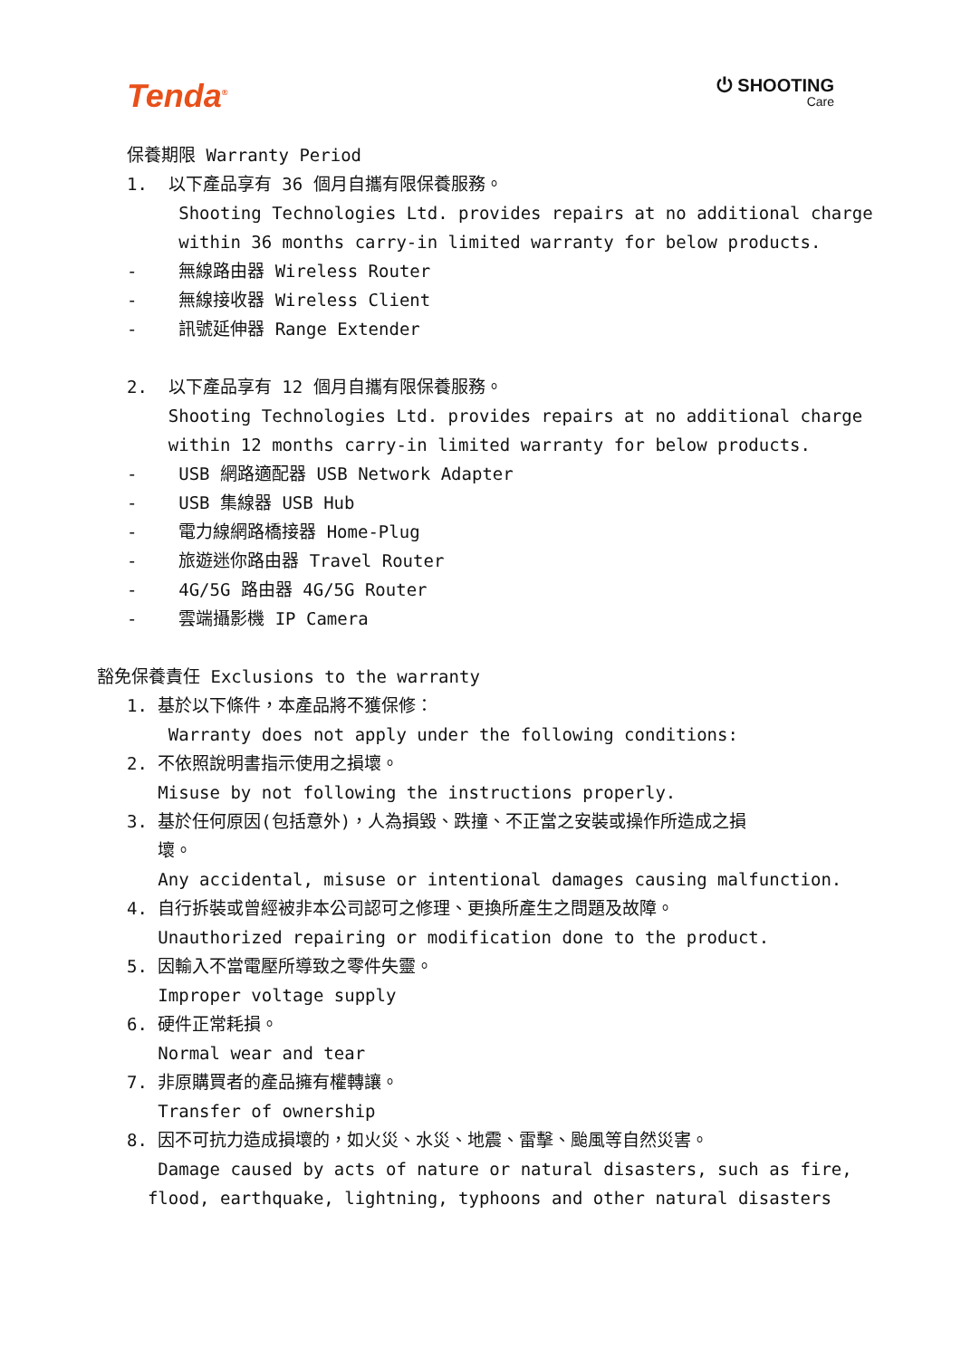Tenda<sup>®</sup>
⏻ SHOOTING
Care
保養期限 Warranty Period
1. 以下產品享有 36 個月自攜有限保養服務。
Shooting Technologies Ltd. provides repairs at no additional charge
within 36 months carry-in limited warranty for below products.
- 無線路由器 Wireless Router
- 無線接收器 Wireless Client
- 訊號延伸器 Range Extender
2. 以下產品享有 12 個月自攜有限保養服務。
Shooting Technologies Ltd. provides repairs at no additional charge
within 12 months carry-in limited warranty for below products.
- USB 網路適配器 USB Network Adapter
- USB 集線器 USB Hub
- 電力線網路橋接器 Home-Plug
- 旅遊迷你路由器 Travel Router
- 4G/5G 路由器 4G/5G Router
- 雲端攝影機 IP Camera
豁免保養責任 Exclusions to the warranty
1. 基於以下條件，本產品將不獲保修：
Warranty does not apply under the following conditions:
2. 不依照說明書指示使用之損壞。
Misuse by not following the instructions properly.
3. 基於任何原因(包括意外)，人為損毀、跌撞、不正當之安裝或操作所造成之損
壞。
Any accidental, misuse or intentional damages causing malfunction.
4. 自行拆裝或曾經被非本公司認可之修理、更換所產生之問題及故障。
Unauthorized repairing or modification done to the product.
5. 因輸入不當電壓所導致之零件失靈。
Improper voltage supply
6. 硬件正常耗損。
Normal wear and tear
7. 非原購買者的產品擁有權轉讓。
Transfer of ownership
8. 因不可抗力造成損壞的，如火災、水災、地震、雷擊、颱風等自然災害。
Damage caused by acts of nature or natural disasters, such as fire,
flood, earthquake, lightning, typhoons and other natural disasters